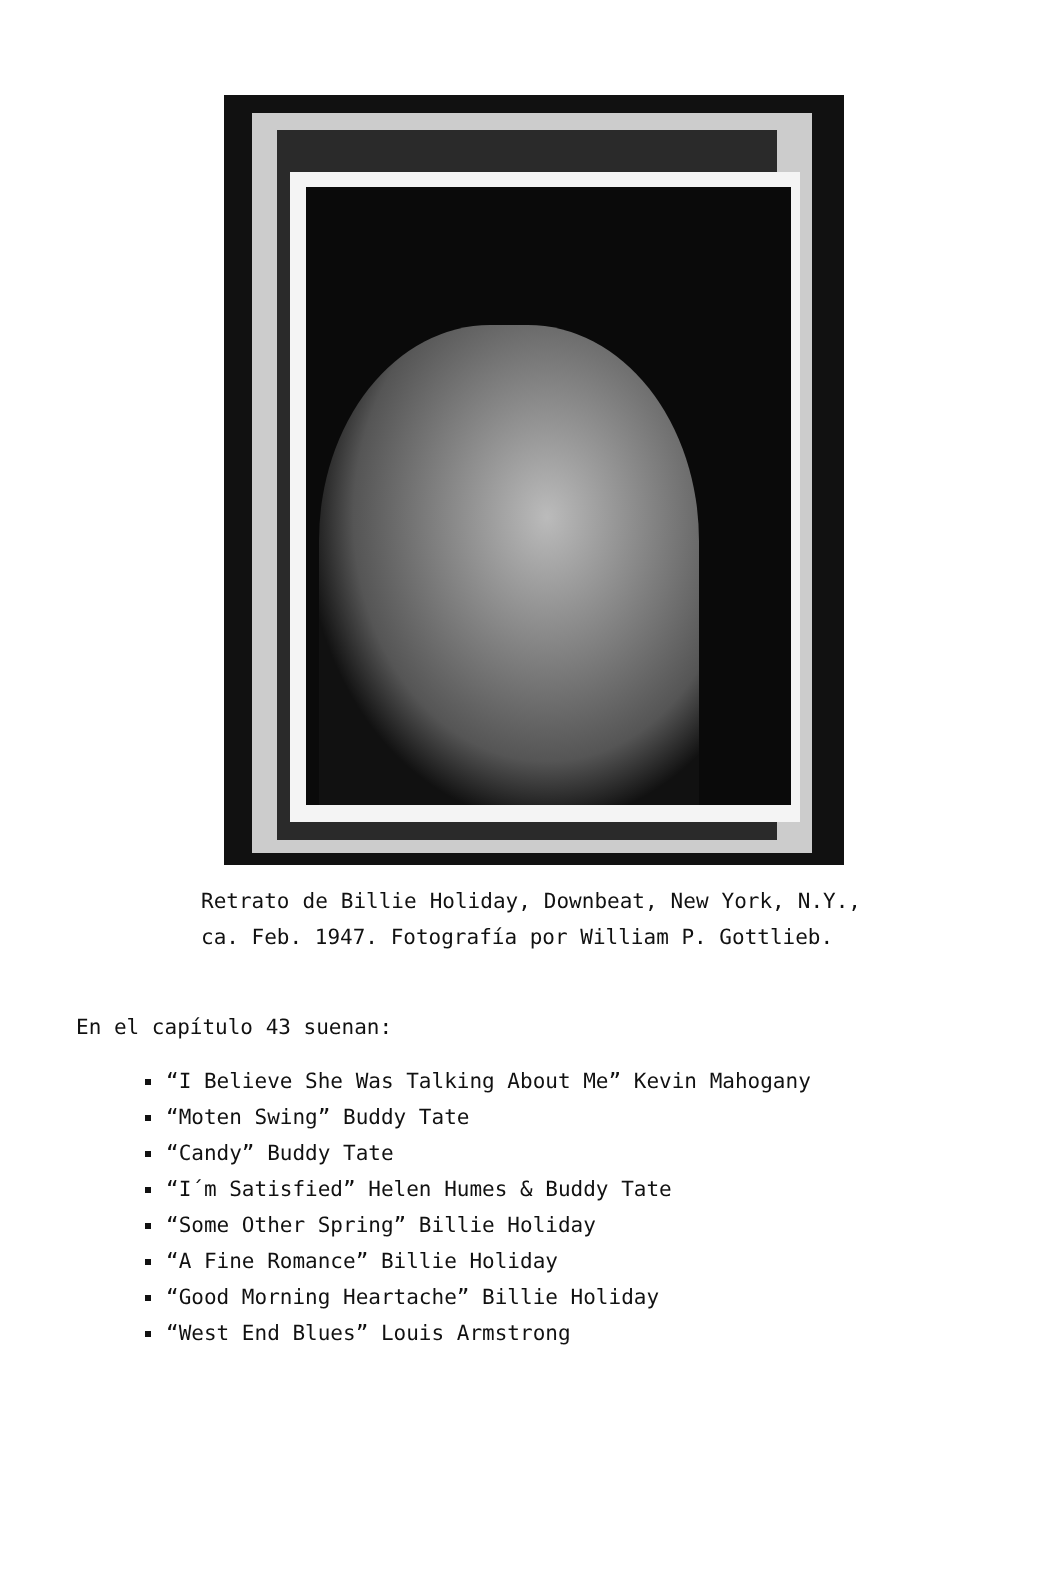Retrato de Billie Holiday, Downbeat, New York, N.Y., ca. Feb. 1947. Fotografía por William P. Gottlieb.
En el capítulo 43 suenan:
“I Believe She Was Talking About Me” Kevin Mahogany
“Moten Swing” Buddy Tate
“Candy” Buddy Tate
“I´m Satisfied” Helen Humes & Buddy Tate
“Some Other Spring” Billie Holiday
“A Fine Romance” Billie Holiday
“Good Morning Heartache” Billie Holiday
“West End Blues” Louis Armstrong